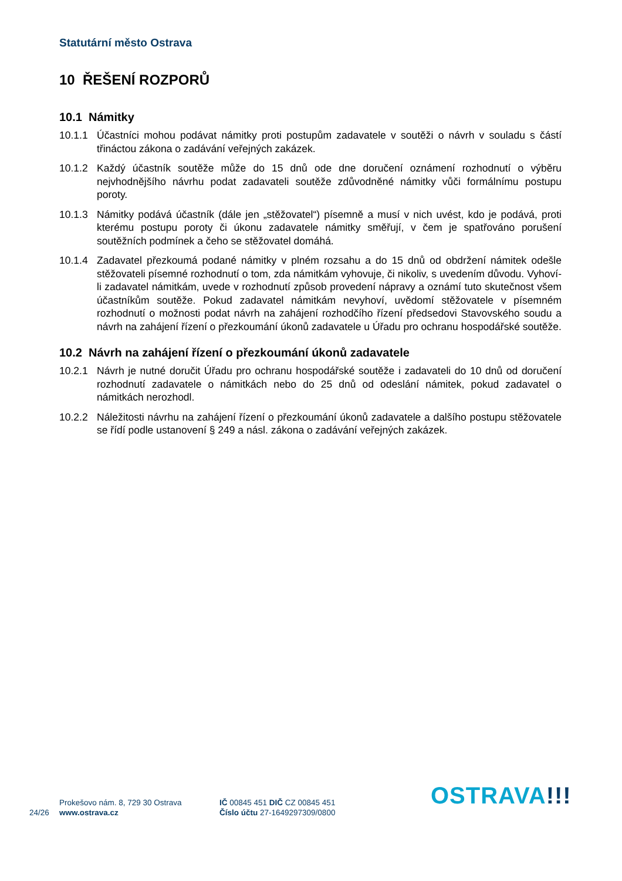Statutární město Ostrava
10 ŘEŠENÍ ROZPORŮ
10.1 Námitky
10.1.1 Účastníci mohou podávat námitky proti postupům zadavatele v soutěži o návrh v souladu s částí třináctou zákona o zadávání veřejných zakázek.
10.1.2 Každý účastník soutěže může do 15 dnů ode dne doručení oznámení rozhodnutí o výběru nejvhodnějšího návrhu podat zadavateli soutěže zdůvodněné námitky vůči formálnímu postupu poroty.
10.1.3 Námitky podává účastník (dále jen „stěžovatel“) písemně a musí v nich uvést, kdo je podává, proti kterému postupu poroty či úkonu zadavatele námitky směřují, v čem je spatřováno porušení soutěžních podmínek a čeho se stěžovatel domáhá.
10.1.4 Zadavatel přezkoumá podané námitky v plném rozsahu a do 15 dnů od obdržení námitek odešle stěžovateli písemné rozhodnutí o tom, zda námitkám vyhovuje, či nikoliv, s uvedením důvodu. Vyhoví-li zadavatel námitkám, uvede v rozhodnutí způsob provedení nápravy a oznámí tuto skutečnost všem účastníkům soutěže. Pokud zadavatel námitkám nevyhoví, uvědomí stěžovatele v písemném rozhodnutí o možnosti podat návrh na zahájení rozhodčího řízení předsedovi Stavovského soudu a návrh na zahájení řízení o přezkoumání úkonů zadavatele u Úřadu pro ochranu hospodářské soutěže.
10.2 Návrh na zahájení řízení o přezkoumání úkonů zadavatele
10.2.1 Návrh je nutné doručit Úřadu pro ochranu hospodářské soutěže i zadavateli do 10 dnů od doručení rozhodnutí zadavatele o námitkách nebo do 25 dnů od odeslání námitek, pokud zadavatel o námitkách nerozhodl.
10.2.2 Náležitosti návrhu na zahájení řízení o přezkoumání úkonů zadavatele a dalšího postupu stěžovatele se řídí podle ustanovení § 249 a násl. zákona o zadávání veřejných zakázek.
24/26
Prokešovo nám. 8, 729 30 Ostrava
www.ostrava.cz
IČ 00845 451 DIČ CZ 00845 451
Číslo účtu 27-1649297309/0800
OSTRAVA!!!